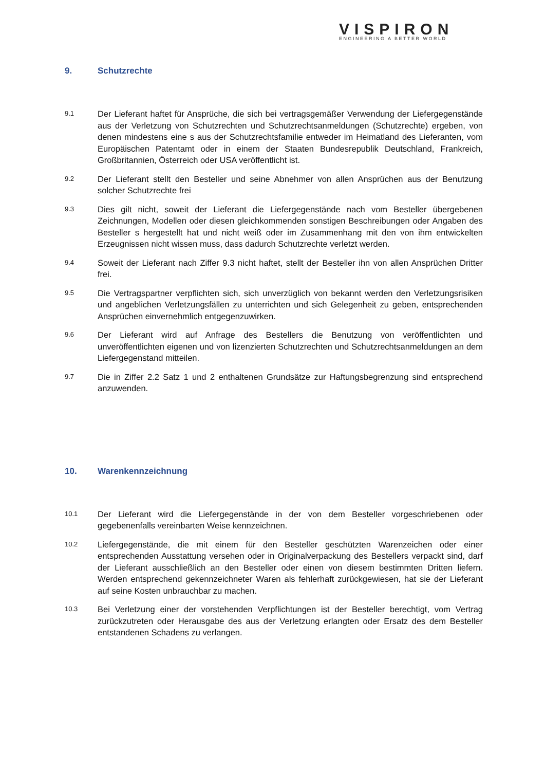VISPIRON
ENGINEERING A BETTER WORLD
9. Schutzrechte
9.1
Der Lieferant haftet für Ansprüche, die sich bei vertragsgemäßer Verwendung der Liefergegenstände aus der Verletzung von Schutzrechten und Schutzrechtsanmeldungen (Schutzrechte) ergeben, von denen mindestens eine s aus der Schutzrechtsfamilie entweder im Heimatland des Lieferanten, vom Europäischen Patentamt oder in einem der Staaten Bundesrepublik Deutschland, Frankreich, Großbritannien, Österreich oder USA veröffentlicht ist.
9.2
Der Lieferant stellt den Besteller und seine Abnehmer von allen Ansprüchen aus der Benutzung solcher Schutzrechte frei
9.3
Dies gilt nicht, soweit der Lieferant die Liefergegenstände nach vom Besteller übergebenen Zeichnungen, Modellen oder diesen gleichkommenden sonstigen Beschreibungen oder Angaben des Besteller s hergestellt hat und nicht weiß oder im Zusammenhang mit den von ihm entwickelten Erzeugnissen nicht wissen muss, dass dadurch Schutzrechte verletzt werden.
9.4
Soweit der Lieferant nach Ziffer 9.3 nicht haftet, stellt der Besteller ihn von allen Ansprüchen Dritter frei.
9.5
Die Vertragspartner verpflichten sich, sich unverzüglich von bekannt werden den Verletzungsrisiken und angeblichen Verletzungsfällen zu unterrichten und sich Gelegenheit zu geben, entsprechenden Ansprüchen einvernehmlich entgegenzuwirken.
9.6
Der Lieferant wird auf Anfrage des Bestellers die Benutzung von veröffentlichten und unveröffentlichten eigenen und von lizenzierten Schutzrechten und Schutzrechtsanmeldungen an dem Liefergegenstand mitteilen.
9.7
Die in Ziffer 2.2 Satz 1 und 2 enthaltenen Grundsätze zur Haftungsbegrenzung sind entsprechend anzuwenden.
10. Warenkennzeichnung
10.1
Der Lieferant wird die Liefergegenstände in der von dem Besteller vorgeschriebenen oder gegebenenfalls vereinbarten Weise kennzeichnen.
10.2
Liefergegenstände, die mit einem für den Besteller geschützten Warenzeichen oder einer entsprechenden Ausstattung versehen oder in Originalverpackung des Bestellers verpackt sind, darf der Lieferant ausschließlich an den Besteller oder einen von diesem bestimmten Dritten liefern. Werden entsprechend gekennzeichneter Waren als fehlerhaft zurückgewiesen, hat sie der Lieferant auf seine Kosten unbrauchbar zu machen.
10.3
Bei Verletzung einer der vorstehenden Verpflichtungen ist der Besteller berechtigt, vom Vertrag zurückzutreten oder Herausgabe des aus der Verletzung erlangten oder Ersatz des dem Besteller entstandenen Schadens zu verlangen.